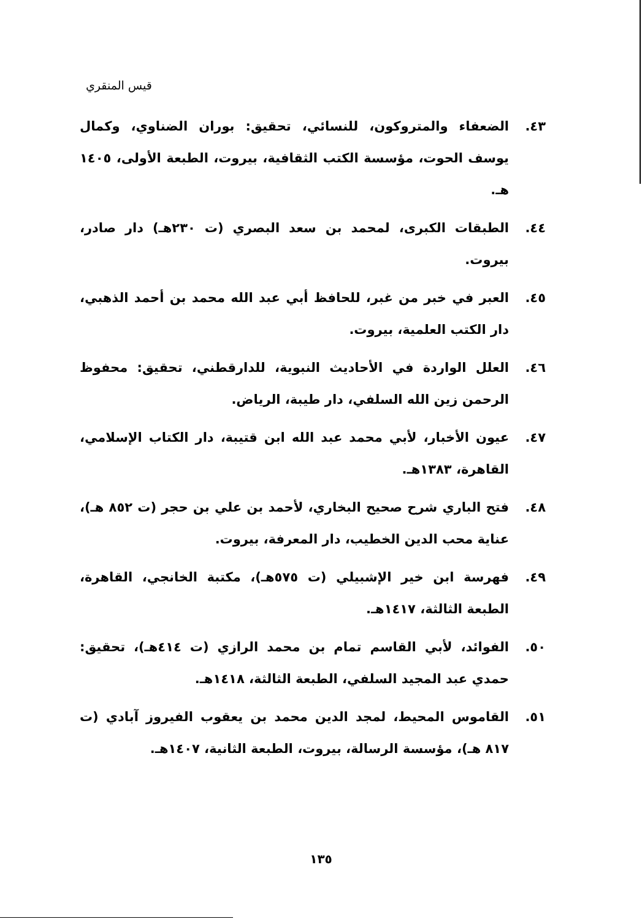قيس المنقري
٤٣. الضعفاء والمتروكون، للنسائي، تحقيق: بوران الضناوي، وكمال يوسف الحوت، مؤسسة الكتب الثقافية، بيروت، الطبعة الأولى، ١٤٠٥ هـ.
٤٤. الطبقات الكبرى، لمحمد بن سعد البصري (ت ٢٣٠هـ) دار صادر، بيروت.
٤٥. العبر في خبر من غبر، للحافظ أبي عبد الله محمد بن أحمد الذهبي، دار الكتب العلمية، بيروت.
٤٦. العلل الواردة في الأحاديث النبوية، للدارقطني، تحقيق: محفوظ الرحمن زين الله السلفي، دار طيبة، الرياض.
٤٧. عيون الأخبار، لأبي محمد عبد الله ابن قتيبة، دار الكتاب الإسلامي، القاهرة، ١٣٨٣هـ.
٤٨. فتح الباري شرح صحيح البخاري، لأحمد بن علي بن حجر (ت ٨٥٢ هـ)، عناية محب الدين الخطيب، دار المعرفة، بيروت.
٤٩. فهرسة ابن خير الإشبيلي (ت ٥٧٥هـ)، مكتبة الخانجي، القاهرة، الطبعة الثالثة، ١٤١٧هـ.
٥٠. الفوائد، لأبي القاسم تمام بن محمد الرازي (ت ٤١٤هـ)، تحقيق: حمدي عبد المجيد السلفي، الطبعة الثالثة، ١٤١٨هـ.
٥١. القاموس المحيط، لمجد الدين محمد بن يعقوب الفيروز آبادي (ت ٨١٧ هـ)، مؤسسة الرسالة، بيروت، الطبعة الثانية، ١٤٠٧هـ.
١٣٥